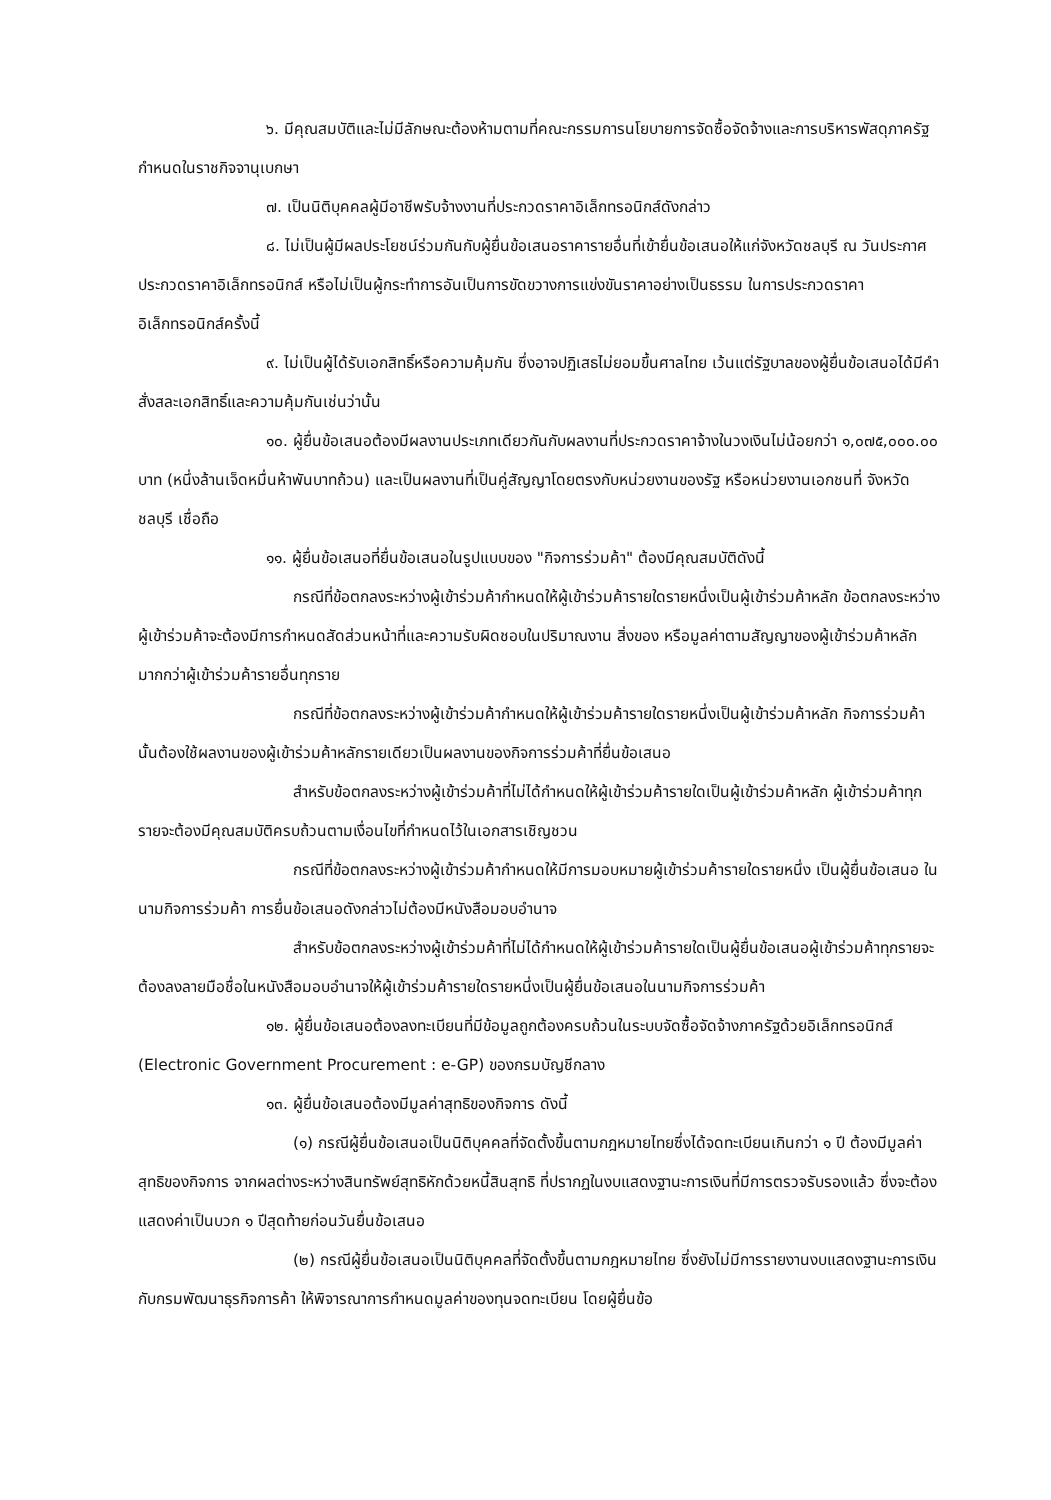๖. มีคุณสมบัติและไม่มีลักษณะต้องห้ามตามที่คณะกรรมการนโยบายการจัดซื้อจัดจ้างและการบริหารพัสดุภาครัฐกำหนดในราชกิจจานุเบกษา
๗. เป็นนิติบุคคลผู้มีอาชีพรับจ้างงานที่ประกวดราคาอิเล็กทรอนิกส์ดังกล่าว
๘. ไม่เป็นผู้มีผลประโยชน์ร่วมกันกับผู้ยื่นข้อเสนอราคารายอื่นที่เข้ายื่นข้อเสนอให้แก่จังหวัดชลบุรี ณ วันประกาศประกวดราคาอิเล็กทรอนิกส์ หรือไม่เป็นผู้กระทำการอันเป็นการขัดขวางการแข่งขันราคาอย่างเป็นธรรม ในการประกวดราคาอิเล็กทรอนิกส์ครั้งนี้
๙. ไม่เป็นผู้ได้รับเอกสิทธิ์หรือความคุ้มกัน ซึ่งอาจปฏิเสธไม่ยอมขึ้นศาลไทย เว้นแต่รัฐบาลของผู้ยื่นข้อเสนอได้มีคำสั่งสละเอกสิทธิ์และความคุ้มกันเช่นว่านั้น
๑๐. ผู้ยื่นข้อเสนอต้องมีผลงานประเภทเดียวกันกับผลงานที่ประกวดราคาจ้างในวงเงินไม่น้อยกว่า ๑,๐๗๕,๐๐๐.๐๐ บาท (หนึ่งล้านเจ็ดหมื่นห้าพันบาทถ้วน) และเป็นผลงานที่เป็นคู่สัญญาโดยตรงกับหน่วยงานของรัฐ หรือหน่วยงานเอกชนที่ จังหวัดชลบุรี เชื่อถือ
๑๑. ผู้ยื่นข้อเสนอที่ยื่นข้อเสนอในรูปแบบของ "กิจการร่วมค้า" ต้องมีคุณสมบัติดังนี้
กรณีที่ข้อตกลงระหว่างผู้เข้าร่วมค้ากำหนดให้ผู้เข้าร่วมค้ารายใดรายหนึ่งเป็นผู้เข้าร่วมค้าหลัก ข้อตกลงระหว่างผู้เข้าร่วมค้าจะต้องมีการกำหนดสัดส่วนหน้าที่และความรับผิดชอบในปริมาณงาน สิ่งของ หรือมูลค่าตามสัญญาของผู้เข้าร่วมค้าหลักมากกว่าผู้เข้าร่วมค้ารายอื่นทุกราย
กรณีที่ข้อตกลงระหว่างผู้เข้าร่วมค้ากำหนดให้ผู้เข้าร่วมค้ารายใดรายหนึ่งเป็นผู้เข้าร่วมค้าหลัก กิจการร่วมค้านั้นต้องใช้ผลงานของผู้เข้าร่วมค้าหลักรายเดียวเป็นผลงานของกิจการร่วมค้าที่ยื่นข้อเสนอ
สำหรับข้อตกลงระหว่างผู้เข้าร่วมค้าที่ไม่ได้กำหนดให้ผู้เข้าร่วมค้ารายใดเป็นผู้เข้าร่วมค้าหลัก ผู้เข้าร่วมค้าทุกรายจะต้องมีคุณสมบัติครบถ้วนตามเงื่อนไขที่กำหนดไว้ในเอกสารเชิญชวน
กรณีที่ข้อตกลงระหว่างผู้เข้าร่วมค้ากำหนดให้มีการมอบหมายผู้เข้าร่วมค้ารายใดรายหนึ่ง เป็นผู้ยื่นข้อเสนอ ในนามกิจการร่วมค้า การยื่นข้อเสนอดังกล่าวไม่ต้องมีหนังสือมอบอำนาจ
สำหรับข้อตกลงระหว่างผู้เข้าร่วมค้าที่ไม่ได้กำหนดให้ผู้เข้าร่วมค้ารายใดเป็นผู้ยื่นข้อเสนอผู้เข้าร่วมค้าทุกรายจะต้องลงลายมือชื่อในหนังสือมอบอำนาจให้ผู้เข้าร่วมค้ารายใดรายหนึ่งเป็นผู้ยื่นข้อเสนอในนามกิจการร่วมค้า
๑๒. ผู้ยื่นข้อเสนอต้องลงทะเบียนที่มีข้อมูลถูกต้องครบถ้วนในระบบจัดซื้อจัดจ้างภาครัฐด้วยอิเล็กทรอนิกส์ (Electronic Government Procurement : e-GP) ของกรมบัญชีกลาง
๑๓. ผู้ยื่นข้อเสนอต้องมีมูลค่าสุทธิของกิจการ ดังนี้
(๑) กรณีผู้ยื่นข้อเสนอเป็นนิติบุคคลที่จัดตั้งขึ้นตามกฎหมายไทยซึ่งได้จดทะเบียนเกินกว่า ๑ ปี ต้องมีมูลค่าสุทธิของกิจการ จากผลต่างระหว่างสินทรัพย์สุทธิหักด้วยหนี้สินสุทธิ ที่ปรากฏในงบแสดงฐานะการเงินที่มีการตรวจรับรองแล้ว ซึ่งจะต้องแสดงค่าเป็นบวก ๑ ปีสุดท้ายก่อนวันยื่นข้อเสนอ
(๒) กรณีผู้ยื่นข้อเสนอเป็นนิติบุคคลที่จัดตั้งขึ้นตามกฎหมายไทย ซึ่งยังไม่มีการรายงานงบแสดงฐานะการเงินกับกรมพัฒนาธุรกิจการค้า ให้พิจารณาการกำหนดมูลค่าของทุนจดทะเบียน โดยผู้ยื่นข้อ